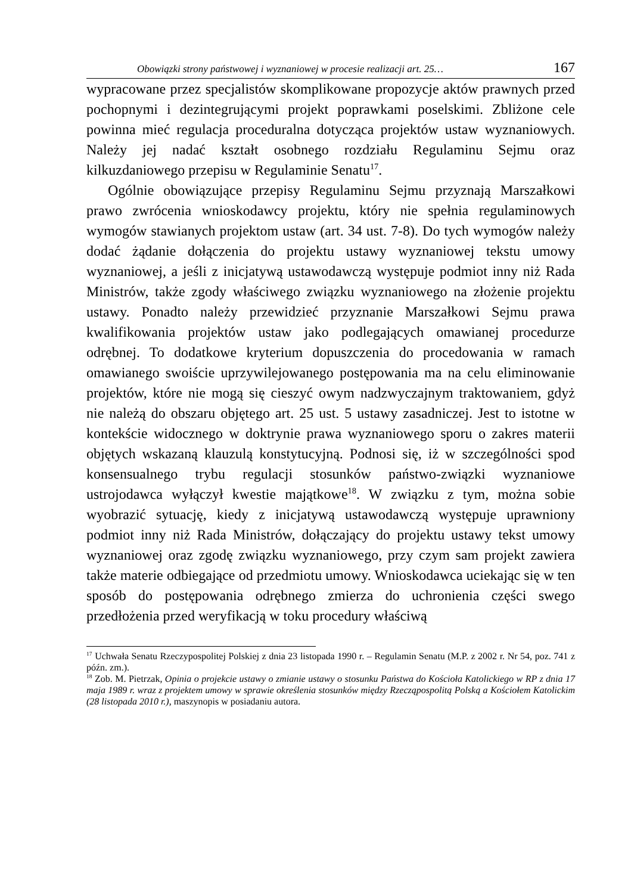Obowiązki strony państwowej i wyznaniowej w procesie realizacji art. 25… 167
wypracowane przez specjalistów skomplikowane propozycje aktów prawnych przed pochopnymi i dezintegrującymi projekt poprawkami poselskimi. Zbliżone cele powinna mieć regulacja proceduralna dotycząca projektów ustaw wyznaniowych. Należy jej nadać kształt osobnego rozdziału Regulaminu Sejmu oraz kilkuzdaniowego przepisu w Regulaminie Senatu<sup>17</sup>.
Ogólnie obowiązujące przepisy Regulaminu Sejmu przyznają Marszałkowi prawo zwrócenia wnioskodawcy projektu, który nie spełnia regulaminowych wymogów stawianych projektom ustaw (art. 34 ust. 7-8). Do tych wymogów należy dodać żądanie dołączenia do projektu ustawy wyznaniowej tekstu umowy wyznaniowej, a jeśli z inicjatywą ustawodawczą występuje podmiot inny niż Rada Ministrów, także zgody właściwego związku wyznaniowego na złożenie projektu ustawy. Ponadto należy przewidzieć przyznanie Marszałkowi Sejmu prawa kwalifikowania projektów ustaw jako podlegających omawianej procedurze odrębnej. To dodatkowe kryterium dopuszczenia do procedowania w ramach omawianego swoiście uprzywilejowanego postępowania ma na celu eliminowanie projektów, które nie mogą się cieszyć owym nadzwyczajnym traktowaniem, gdyż nie należą do obszaru objętego art. 25 ust. 5 ustawy zasadniczej. Jest to istotne w kontekście widocznego w doktrynie prawa wyznaniowego sporu o zakres materii objętych wskazaną klauzulą konstytucyjną. Podnosi się, iż w szczególności spod konsensualnego trybu regulacji stosunków państwo-związki wyznaniowe ustrojodawca wyłączył kwestie majątkowe<sup>18</sup>. W związku z tym, można sobie wyobrazić sytuację, kiedy z inicjatywą ustawodawczą występuje uprawniony podmiot inny niż Rada Ministrów, dołączający do projektu ustawy tekst umowy wyznaniowej oraz zgodę związku wyznaniowego, przy czym sam projekt zawiera także materie odbiegające od przedmiotu umowy. Wnioskodawca uciekając się w ten sposób do postępowania odrębnego zmierza do uchronienia części swego przedłożenia przed weryfikacją w toku procedury właściwą
<sup>17</sup> Uchwała Senatu Rzeczypospolitej Polskiej z dnia 23 listopada 1990 r. – Regulamin Senatu (M.P. z 2002 r. Nr 54, poz. 741 z późn. zm.).
<sup>18</sup> Zob. M. Pietrzak, Opinia o projekcie ustawy o zmianie ustawy o stosunku Państwa do Kościoła Katolickiego w RP z dnia 17 maja 1989 r. wraz z projektem umowy w sprawie określenia stosunków między Rzecząpospolitą Polską a Kościołem Katolickim (28 listopada 2010 r.), maszynopis w posiadaniu autora.